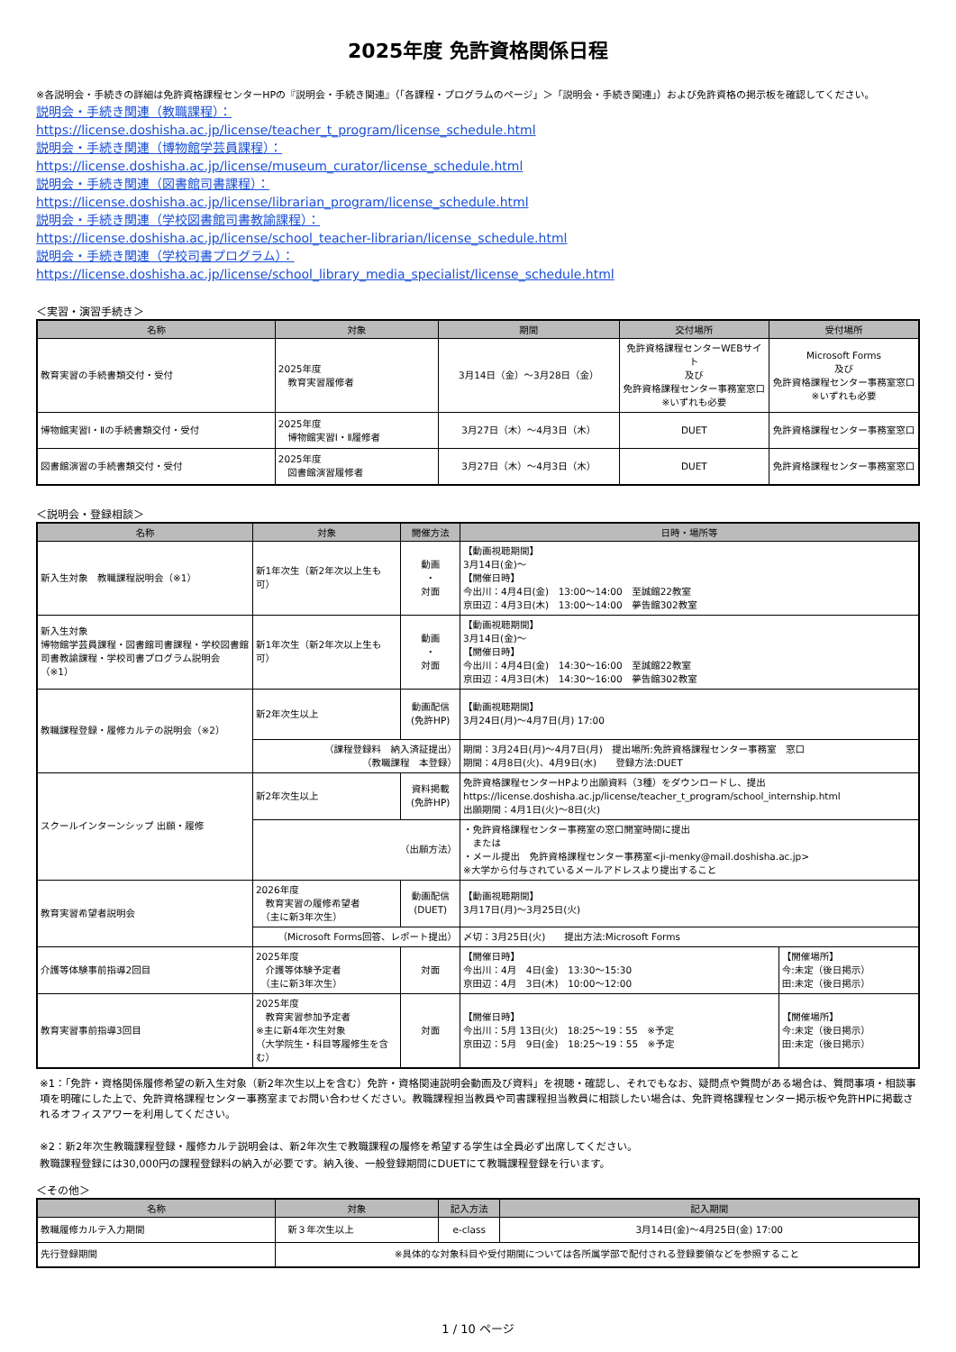2025年度 免許資格関係日程
※各説明会・手続きの詳細は免許資格課程センターHPの『説明会・手続き関連』（「各課程・プログラムのページ」＞「説明会・手続き関連」）および免許資格の掲示板を確認してください。
説明会・手続き関連（教職課程）：
https://license.doshisha.ac.jp/license/teacher_t_program/license_schedule.html
説明会・手続き関連（博物館学芸員課程）：
https://license.doshisha.ac.jp/license/museum_curator/license_schedule.html
説明会・手続き関連（図書館司書課程）：
https://license.doshisha.ac.jp/license/librarian_program/license_schedule.html
説明会・手続き関連（学校図書館司書教諭課程）：
https://license.doshisha.ac.jp/license/school_teacher-librarian/license_schedule.html
説明会・手続き関連（学校司書プログラム）：
https://license.doshisha.ac.jp/license/school_library_media_specialist/license_schedule.html
＜実習・演習手続き＞
| 名称 | 対象 | 期間 | 交付場所 | 受付場所 |
| --- | --- | --- | --- | --- |
| 教育実習の手続書類交付・受付 | 2025年度 教育実習履修者 | 3月14日（金）～3月28日（金） | 免許資格課程センターWEBサイト 及び 免許資格課程センター事務室窓口 ※いずれも必要 | Microsoft Forms 及び 免許資格課程センター事務室窓口 ※いずれも必要 |
| 博物館実習Ⅰ・Ⅱの手続書類交付・受付 | 2025年度 博物館実習Ⅰ・Ⅱ履修者 | 3月27日（木）～4月3日（木） | DUET | 免許資格課程センター事務室窓口 |
| 図書館演習の手続書類交付・受付 | 2025年度 図書館演習履修者 | 3月27日（木）～4月3日（木） | DUET | 免許資格課程センター事務室窓口 |
＜説明会・登録相談＞
| 名称 | 対象 | 開催方法 | 日時・場所等 | |
| --- | --- | --- | --- | --- |
| 新入生対象 教職課程説明会（※1） | 新1年次生（新2年次以上生も可） | 動画 ・ 対面 | 【動画視聴期間】 3月14日(金)～ 【開催日時】 今出川：4月4日(金) 13:00～14:00 至誠館22教室 京田辺：4月3日(木) 13:00～14:00 夢告館302教室 | |
| 新入生対象 博物館学芸員課程・図書館司書課程・学校図書館司書教諭課程・学校司書プログラム説明会（※1） | 新1年次生（新2年次以上生も可） | 動画 ・ 対面 | 【動画視聴期間】 3月14日(金)～ 【開催日時】 今出川：4月4日(金) 14:30～16:00 至誠館22教室 京田辺：4月3日(木) 14:30～16:00 夢告館302教室 | |
| 教職課程登録・履修カルテの説明会（※2） | 新2年次生以上 | 動画配信 (免許HP) | 【動画視聴期間】 3月24日(月)～4月7日(月) 17:00 | |
| | （課程登録料 納入済証提出） （教職課程 本登録） | | 期間：3月24日(月)～4月7日(月) 提出場所:免許資格課程センター事務室 窓口 期間：4月8日(火)、4月9日(水) 登録方法:DUET | |
| スクールインターンシップ 出願・履修 | 新2年次生以上 | 資料掲載 (免許HP) | 免許資格課程センターHPより出願資料（3種）をダウンロードし、提出 https://license.doshisha.ac.jp/license/teacher_t_program/school_internship.html 出願期間：4月1日(火)～8日(火) | |
| | （出願方法） | | ・免許資格課程センター事務室の窓口開室時間に提出 または ・メール提出 免許資格課程センター事務室<ji-menky@mail.doshisha.ac.jp> ※大学から付与されているメールアドレスより提出すること | |
| 教育実習希望者説明会 | 2026年度 教育実習の履修希望者 （主に新3年次生） | 動画配信 (DUET) | 【動画視聴期間】 3月17日(月)～3月25日(火) | |
| | （Microsoft Forms回答、レポート提出） | | 〆切：3月25日(火) 提出方法:Microsoft Forms | |
| 介護等体験事前指導2回目 | 2025年度 介護等体験予定者 （主に新3年次生） | 対面 | 【開催日時】 今出川：4月 4日(金) 13:30～15:30 京田辺：4月 3日(木) 10:00～12:00 | 【開催場所】 今:未定（後日掲示） 田:未定（後日掲示） |
| 教育実習事前指導3回目 | 2025年度 教育実習参加予定者 ※主に新4年次生対象 （大学院生・科目等履修生を含む） | 対面 | 【開催日時】 今出川：5月 13日(火) 18:25～19：55 ※予定 京田辺：5月 9日(金) 18:25～19：55 ※予定 | 【開催場所】 今:未定（後日掲示） 田:未定（後日掲示） |
※1：「免許・資格関係履修希望の新入生対象（新2年次生以上を含む）免許・資格関連説明会動画及び資料」を視聴・確認し、それでもなお、疑問点や質問がある場合は、質問事項・相談事項を明確にした上で、免許資格課程センター事務室までお問い合わせください。教職課程担当教員や司書課程担当教員に相談したい場合は、免許資格課程センター掲示板や免許HPに掲載されるオフィスアワーを利用してください。
※2：新2年次生教職課程登録・履修カルテ説明会は、新2年次生で教職課程の履修を希望する学生は全員必ず出席してください。
教職課程登録には30,000円の課程登録料の納入が必要です。納入後、一般登録期間にDUETにて教職課程登録を行います。
＜その他＞
| 名称 | 対象 | 記入方法 | 記入期間 |
| --- | --- | --- | --- |
| 教職履修カルテ入力期間 | 新３年次生以上 | e-class | 3月14日(金)～4月25日(金) 17:00 |
| 先行登録期間 | ※具体的な対象科目や受付期間については各所属学部で配付される登録要領などを参照すること | | |
1 / 10 ページ